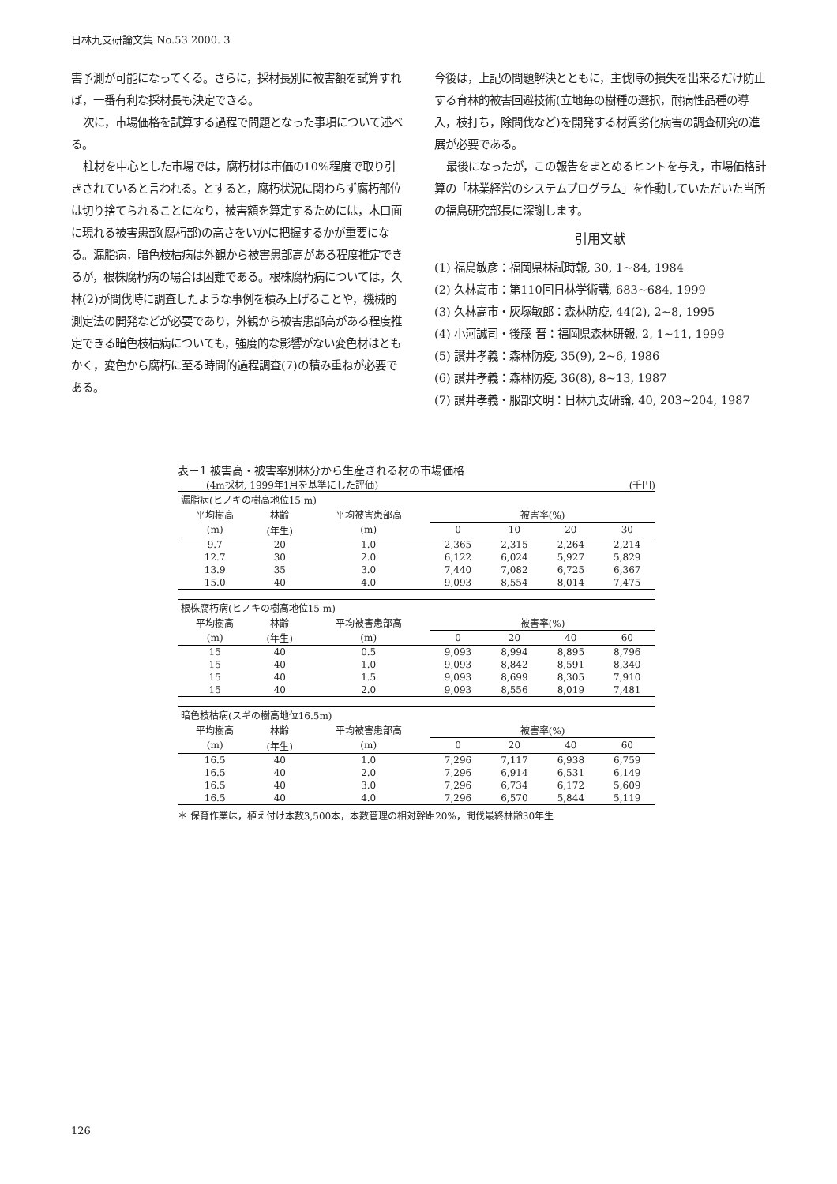日林九支研論文集 No.53 2000. 3
害予測が可能になってくる。さらに，採材長別に被害額を試算すれば，一番有利な採材長も決定できる。
次に，市場価格を試算する過程で問題となった事項について述べる。
柱材を中心とした市場では，腐朽材は市価の10%程度で取り引きされていると言われる。とすると，腐朽状況に関わらず腐朽部位は切り捨てられることになり，被害額を算定するためには，木口面に現れる被害患部(腐朽部)の高さをいかに把握するかが重要になる。漏脂病，暗色枝枯病は外観から被害患部高がある程度推定できるが，根株腐朽病の場合は困難である。根株腐朽病については，久林(2)が間伐時に調査したような事例を積み上げることや，機械的測定法の開発などが必要であり，外観から被害患部高がある程度推定できる暗色枝枯病についても，強度的な影響がない変色材はともかく，変色から腐朽に至る時間的過程調査(7)の積み重ねが必要である。
今後は，上記の問題解決とともに，主伐時の損失を出来るだけ防止する育林的被害回避技術(立地毎の樹種の選択，耐病性品種の導入，枝打ち，除間伐など)を開発する材質劣化病害の調査研究の進展が必要である。
最後になったが，この報告をまとめるヒントを与え，市場価格計算の「林業経営のシステムプログラム」を作動していただいた当所の福島研究部長に深謝します。
引用文献
(1) 福島敏彦：福岡県林試時報, 30, 1~84, 1984
(2) 久林高市：第110回日林学術講, 683~684, 1999
(3) 久林高市・灰塚敏郎：森林防疫, 44(2), 2~8, 1995
(4) 小河誠司・後藤 晋：福岡県森林研報, 2, 1~11, 1999
(5) 讃井孝義：森林防疫, 35(9), 2~6, 1986
(6) 讃井孝義：森林防疫, 36(8), 8~13, 1987
(7) 讃井孝義・服部文明：日林九支研論, 40, 203~204, 1987
表－1 被害高・被害率別林分から生産される材の市場価格
　　　(4m採材, 1999年1月を基準にした評価) (千円)
| 漏脂病(ヒノキの樹高地位15 m) | | | | | | |
| 平均樹高 | 林齢 | 平均被害患部高 | 被害率(%) | | | |
| (m) | (年生) | (m) | 0 | 10 | 20 | 30 |
| 9.7 | 20 | 1.0 | 2,365 | 2,315 | 2,264 | 2,214 |
| 12.7 | 30 | 2.0 | 6,122 | 6,024 | 5,927 | 5,829 |
| 13.9 | 35 | 3.0 | 7,440 | 7,082 | 6,725 | 6,367 |
| 15.0 | 40 | 4.0 | 9,093 | 8,554 | 8,014 | 7,475 |
| 根株腐朽病(ヒノキの樹高地位15 m) | | | | | | |
| 平均樹高 | 林齢 | 平均被害患部高 | 被害率(%) | | | |
| (m) | (年生) | (m) | 0 | 20 | 40 | 60 |
| 15 | 40 | 0.5 | 9,093 | 8,994 | 8,895 | 8,796 |
| 15 | 40 | 1.0 | 9,093 | 8,842 | 8,591 | 8,340 |
| 15 | 40 | 1.5 | 9,093 | 8,699 | 8,305 | 7,910 |
| 15 | 40 | 2.0 | 9,093 | 8,556 | 8,019 | 7,481 |
| 暗色枝枯病(スギの樹高地位16.5m) | | | | | | |
| 平均樹高 | 林齢 | 平均被害患部高 | 被害率(%) | | | |
| (m) | (年生) | (m) | 0 | 20 | 40 | 60 |
| 16.5 | 40 | 1.0 | 7,296 | 7,117 | 6,938 | 6,759 |
| 16.5 | 40 | 2.0 | 7,296 | 6,914 | 6,531 | 6,149 |
| 16.5 | 40 | 3.0 | 7,296 | 6,734 | 6,172 | 5,609 |
| 16.5 | 40 | 4.0 | 7,296 | 6,570 | 5,844 | 5,119 |
＊ 保育作業は，植え付け本数3,500本，本数管理の相対幹距20%，間伐最終林齢30年生
126